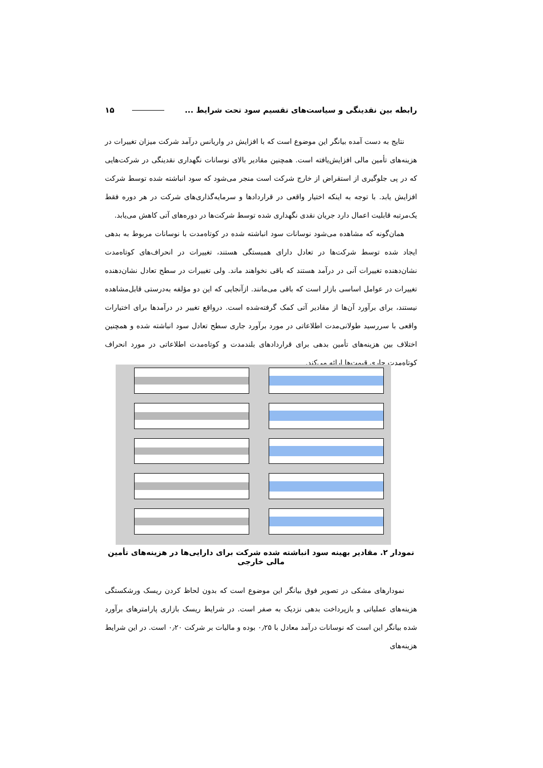رابطه بین نقدینگی و سیاست‌های تقسیم سود تحت شرایط ... ۱۵
نتایج به دست آمده بیانگر این موضوع است که با افزایش در واریانس درآمد شرکت میزان تغییرات در هزینه‌های تأمین مالی افزایش‌یافته است. همچنین مقادیر بالای نوسانات نگهداری نقدینگی در شرکت‌هایی که در پی جلوگیری از استقراض از خارج شرکت است منجر می‌شود که سود انباشته شده توسط شرکت افزایش یابد. با توجه به اینکه اختیار واقعی در قراردادها و سرمایه‌گذاری‌های شرکت در هر دوره فقط یک‌مرتبه قابلیت اعمال دارد جریان نقدی نگهداری شده توسط شرکت‌ها در دوره‌های آتی کاهش می‌یابد.
همان‌گونه که مشاهده می‌شود نوسانات سود انباشته شده در کوتاه‌مدت با نوسانات مربوط به بدهی ایجاد شده توسط شرکت‌ها در تعادل دارای همبستگی هستند، تغییرات در انحراف‌های کوتاه‌مدت نشان‌دهنده تغییرات آنی در درآمد هستند که باقی نخواهند ماند. ولی تغییرات در سطح تعادل نشان‌دهنده تغییرات در عوامل اساسی بازار است که باقی می‌مانند. ازآنجایی که این دو مؤلفه به‌درستی قابل‌مشاهده نیستند، برای برآورد آن‌ها از مقادیر آتی کمک گرفته‌شده است. درواقع تغییر در درآمدها برای اختیارات واقعی با سررسید طولانی‌مدت اطلاعاتی در مورد برآورد جاری سطح تعادل سود انباشته شده و همچنین اختلاف بین هزینه‌های تأمین بدهی برای قراردادهای بلندمدت و کوتاه‌مدت اطلاعاتی در مورد انحراف کوتاه‌مدت جاری قیمت‌ها ارائه می‌کند.
نمودار ۲. مقادیر بهینه سود انباشته شده شرکت برای دارایی‌ها در هزینه‌های تأمین مالی خارجی
نمودارهای مشکی در تصویر فوق بیانگر این موضوع است که بدون لحاظ کردن ریسک ورشکستگی هزینه‌های عملیاتی و بازپرداخت بدهی نزدیک به صفر است. در شرایط ریسک بازاری پارامترهای برآورد شده بیانگر این است که نوسانات درآمد معادل با ۰٫۲۵ بوده و مالیات بر شرکت ۰٫۲۰ است. در این شرایط هزینه‌های